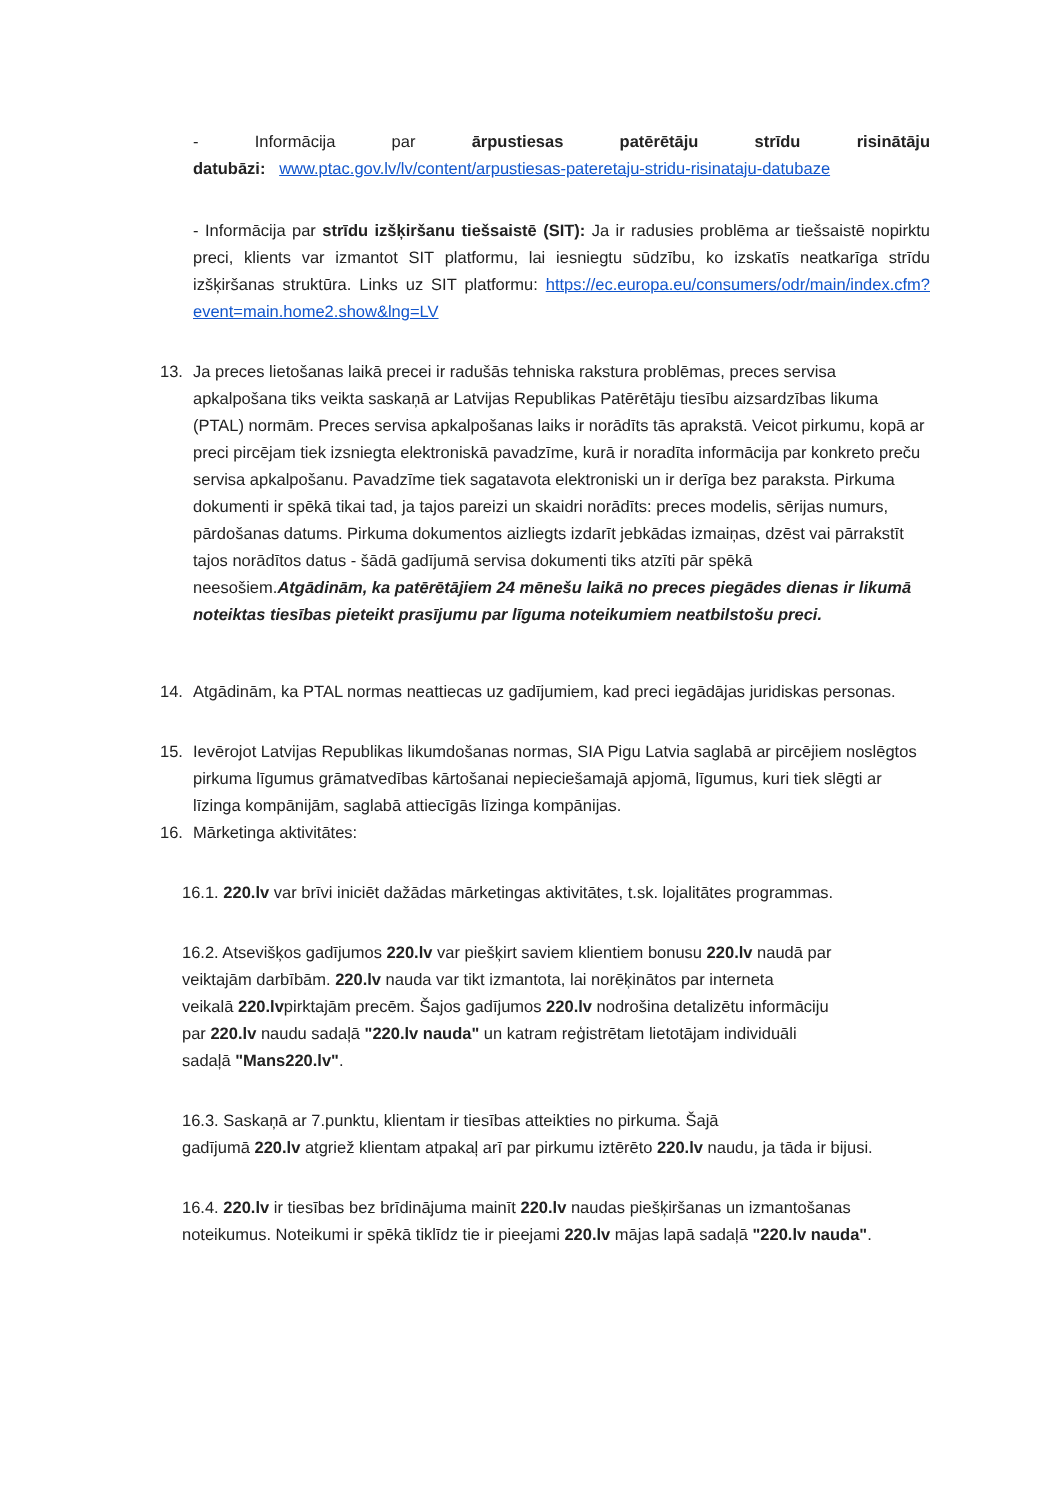- Informācija par ārpustiesas patērētāju strīdu risinātāju
datubāzi: www.ptac.gov.lv/lv/content/arpustiesas-pateretaju-stridu-risinataju-datubaze
- Informācija par strīdu izšķiršanu tiešsaistē (SIT): Ja ir radusies problēma ar tiešsaistē nopirktu preci, klients var izmantot SIT platformu, lai iesniegtu sūdzību, ko izskatīs neatkarīga strīdu izšķiršanas struktūra. Links uz SIT platformu: https://ec.europa.eu/consumers/odr/main/index.cfm?event=main.home2.show&lng=LV
13. Ja preces lietošanas laikā precei ir radušās tehniska rakstura problēmas, preces servisa apkalpošana tiks veikta saskaņā ar Latvijas Republikas Patērētāju tiesību aizsardzības likuma (PTAL) normām. Preces servisa apkalpošanas laiks ir norādīts tās aprakstā. Veicot pirkumu, kopā ar preci pircējam tiek izsniegta elektroniskā pavadzīme, kurā ir noradīta informācija par konkreto preču servisa apkalpošanu. Pavadzīme tiek sagatavota elektroniski un ir derīga bez paraksta. Pirkuma dokumenti ir spēkā tikai tad, ja tajos pareizi un skaidri norādīts: preces modelis, sērijas numurs, pārdošanas datums. Pirkuma dokumentos aizliegts izdarīt jebkādas izmaiņas, dzēst vai pārrakstīt tajos norādītos datus - šādā gadījumā servisa dokumenti tiks atzīti pār spēkā neesošiem.Atgādinām, ka patērētājiem 24 mēnešu laikā no preces piegādes dienas ir likumā noteiktas tiesības pieteikt prasījumu par līguma noteikumiem neatbilstošu preci.
14. Atgādinām, ka PTAL normas neattiecas uz gadījumiem, kad preci iegādājas juridiskas personas.
15. Ievērojot Latvijas Republikas likumdošanas normas, SIA Pigu Latvia saglabā ar pircējiem noslēgtos pirkuma līgumus grāmatvedības kārtošanai nepieciešamajā apjomā, līgumus, kuri tiek slēgti ar līzinga kompānijām, saglabā attiecīgās līzinga kompānijas.
16. Mārketinga aktivitātes:
16.1. 220.lv var brīvi iniciēt dažādas mārketingas aktivitātes, t.sk. lojalitātes programmas.
16.2. Atsevišķos gadījumos 220.lv var piešķirt saviem klientiem bonusu 220.lv naudā par
veiktajām darbībām. 220.lv nauda var tikt izmantota, lai norēķinātos par interneta
veikalā 220.lvpirktajām precēm. Šajos gadījumos 220.lv nodrošina detalizētu informāciju
par 220.lv naudu sadaļā "220.lv nauda" un katram reģistrētam lietotājam individuāli
sadaļā "Mans220.lv".
16.3. Saskaņā ar 7.punktu, klientam ir tiesības atteikties no pirkuma. Šajā
gadījumā 220.lv atgriež klientam atpakaļ arī par pirkumu iztērēto 220.lv naudu, ja tāda ir bijusi.
16.4. 220.lv ir tiesības bez brīdinājuma mainīt 220.lv naudas piešķiršanas un izmantošanas
noteikumus. Noteikumi ir spēkā tiklīdz tie ir pieejami 220.lv mājas lapā sadaļā "220.lv nauda".